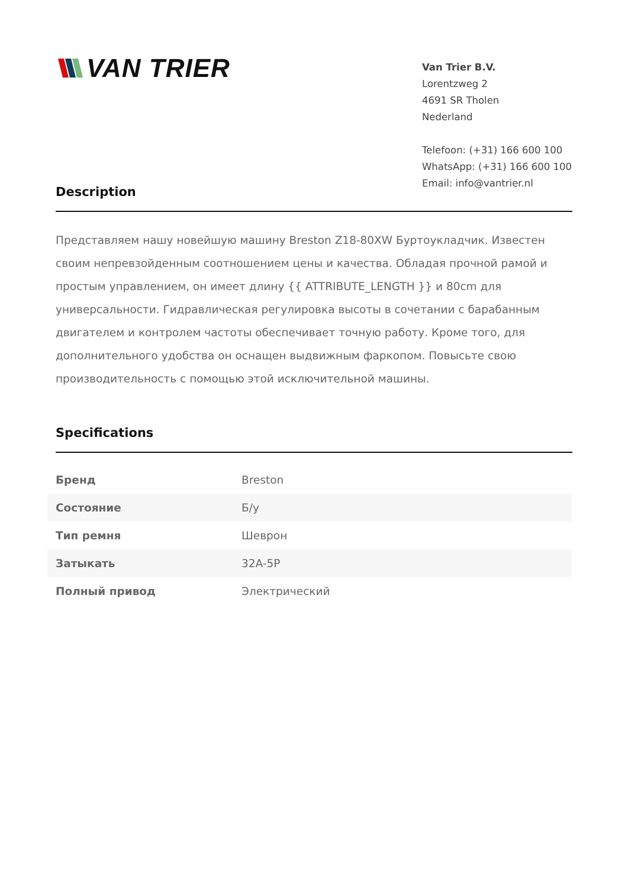VAN TRIER
Van Trier B.V.
Lorentzweg 2
4691 SR Tholen
Nederland
Telefoon: (+31) 166 600 100
WhatsApp: (+31) 166 600 100
Email: info@vantrier.nl
Description
Представляем нашу новейшую машину Breston Z18-80XW Буртоукладчик. Известен своим непревзойденным соотношением цены и качества. Обладая прочной рамой и простым управлением, он имеет длину {{ ATTRIBUTE_LENGTH }} и 80cm для универсальности. Гидравлическая регулировка высоты в сочетании с барабанным двигателем и контролем частоты обеспечивает точную работу. Кроме того, для дополнительного удобства он оснащен выдвижным фаркопом. Повысьте свою производительность с помощью этой исключительной машины.
Specifications
| Бренд | Breston |
| Состояние | Б/у |
| Тип ремня | Шеврон |
| Затыкать | 32A-5P |
| Полный привод | Электрический |